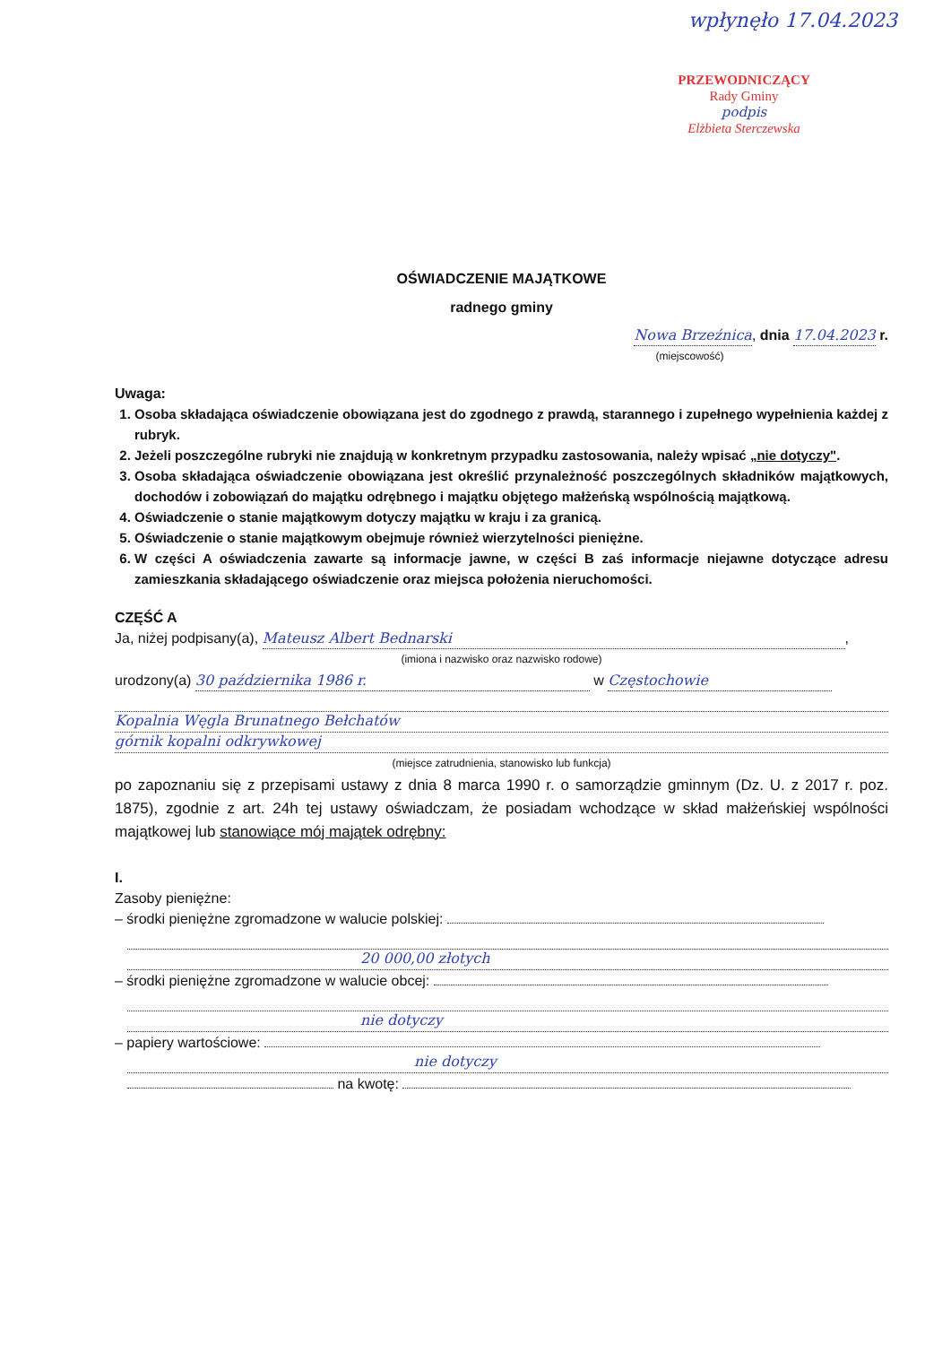wpłynęło 17.04.2023
PRZEWODNICZĄCY
Rady Gminy
podpis
Elżbieta Sterczewska
OŚWIADCZENIE MAJĄTKOWE
radnego gminy
Nowa Brzeźnica, dnia 17.04.2023 r.
(miejscowość)
Uwaga:
1. Osoba składająca oświadczenie obowiązana jest do zgodnego z prawdą, starannego i zupełnego wypełnienia każdej z rubryk.
2. Jeżeli poszczególne rubryki nie znajdują w konkretnym przypadku zastosowania, należy wpisać „nie dotyczy".
3. Osoba składająca oświadczenie obowiązana jest określić przynależność poszczególnych składników majątkowych, dochodów i zobowiązań do majątku odrębnego i majątku objętego małżeńską wspólnością majątkową.
4. Oświadczenie o stanie majątkowym dotyczy majątku w kraju i za granicą.
5. Oświadczenie o stanie majątkowym obejmuje również wierzytelności pieniężne.
6. W części A oświadczenia zawarte są informacje jawne, w części B zaś informacje niejawne dotyczące adresu zamieszkania składającego oświadczenie oraz miejsca położenia nieruchomości.
CZĘŚĆ A
Ja, niżej podpisany(a), Mateusz Albert Bednarski,
(imiona i nazwisko oraz nazwisko rodowe)
urodzony(a) 30 października 1986 r. w Częstochowie
Kopalnia Węgla Brunatnego Bełchatów
górnik kopalni odkrywkowej
(miejsce zatrudnienia, stanowisko lub funkcja)
po zapoznaniu się z przepisami ustawy z dnia 8 marca 1990 r. o samorządzie gminnym (Dz. U. z 2017 r. poz. 1875), zgodnie z art. 24h tej ustawy oświadczam, że posiadam wchodzące w skład małżeńskiej wspólności majątkowej lub stanowiące mój majątek odrębny:
I.
Zasoby pieniężne:
– środki pieniężne zgromadzone w walucie polskiej:
20 000,00 złotych
– środki pieniężne zgromadzone w walucie obcej:
nie dotyczy
– papiery wartościowe:
nie dotyczy
na kwotę: